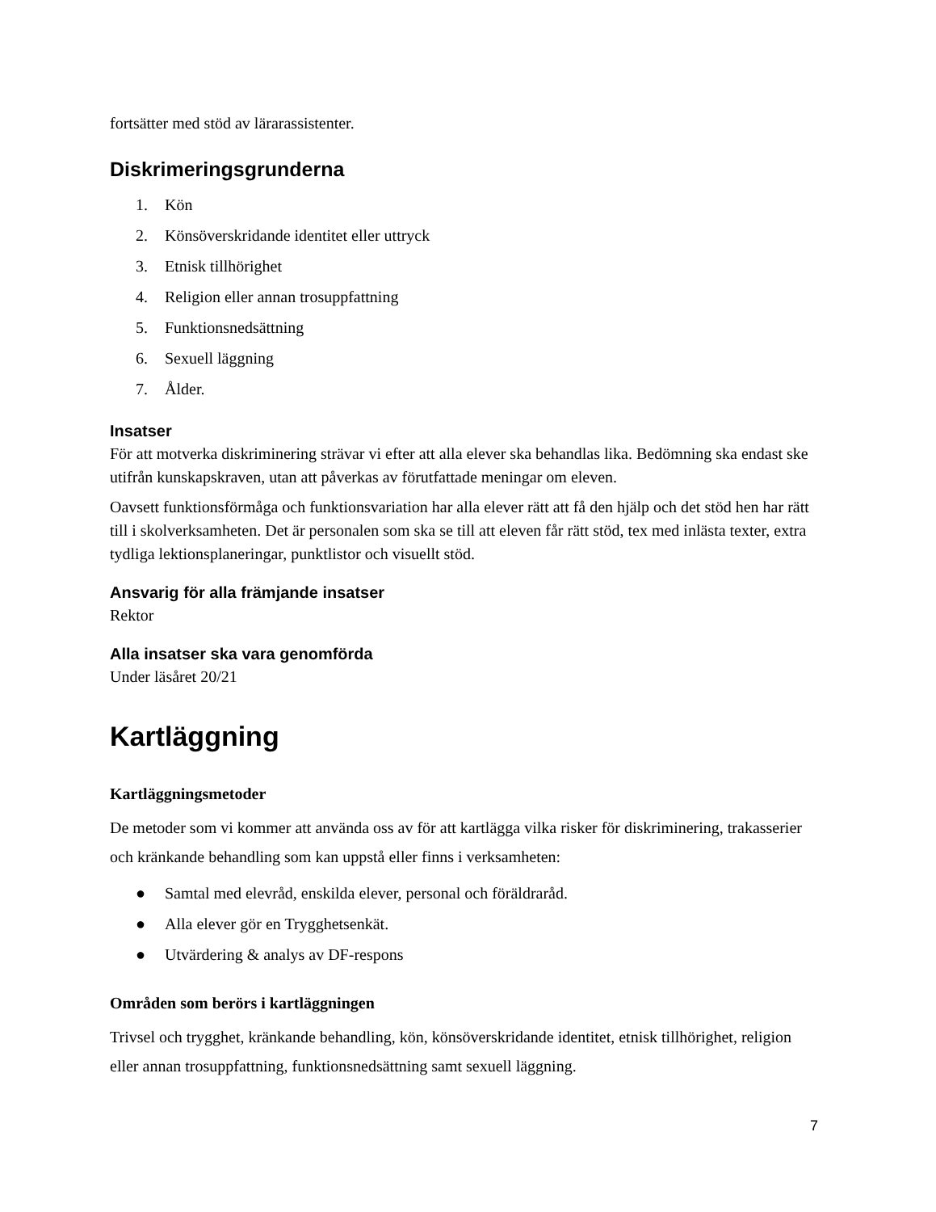fortsätter med stöd av lärarassistenter.
Diskrimeringsgrunderna
1. Kön
2. Könsöverskridande identitet eller uttryck
3. Etnisk tillhörighet
4. Religion eller annan trosuppfattning
5. Funktionsnedsättning
6. Sexuell läggning
7. Ålder.
Insatser
För att motverka diskriminering strävar vi efter att alla elever ska behandlas lika. Bedömning ska endast ske utifrån kunskapskraven, utan att påverkas av förutfattade meningar om eleven.
Oavsett funktionsförmåga och funktionsvariation har alla elever rätt att få den hjälp och det stöd hen har rätt till i skolverksamheten. Det är personalen som ska se till att eleven får rätt stöd, tex med inlästa texter, extra tydliga lektionsplaneringar, punktlistor och visuellt stöd.
Ansvarig för alla främjande insatser
Rektor
Alla insatser ska vara genomförda
Under läsåret 20/21
Kartläggning
Kartläggningsmetoder
De metoder som vi kommer att använda oss av för att kartlägga vilka risker för diskriminering, trakasserier och kränkande behandling som kan uppstå eller finns i verksamheten:
● Samtal med elevråd, enskilda elever, personal och föräldraråd.
● Alla elever gör en Trygghetsenkät.
● Utvärdering & analys av DF-respons
Områden som berörs i kartläggningen
Trivsel och trygghet, kränkande behandling, kön, könsöverskridande identitet, etnisk tillhörighet, religion eller annan trosuppfattning, funktionsnedsättning samt sexuell läggning.
7